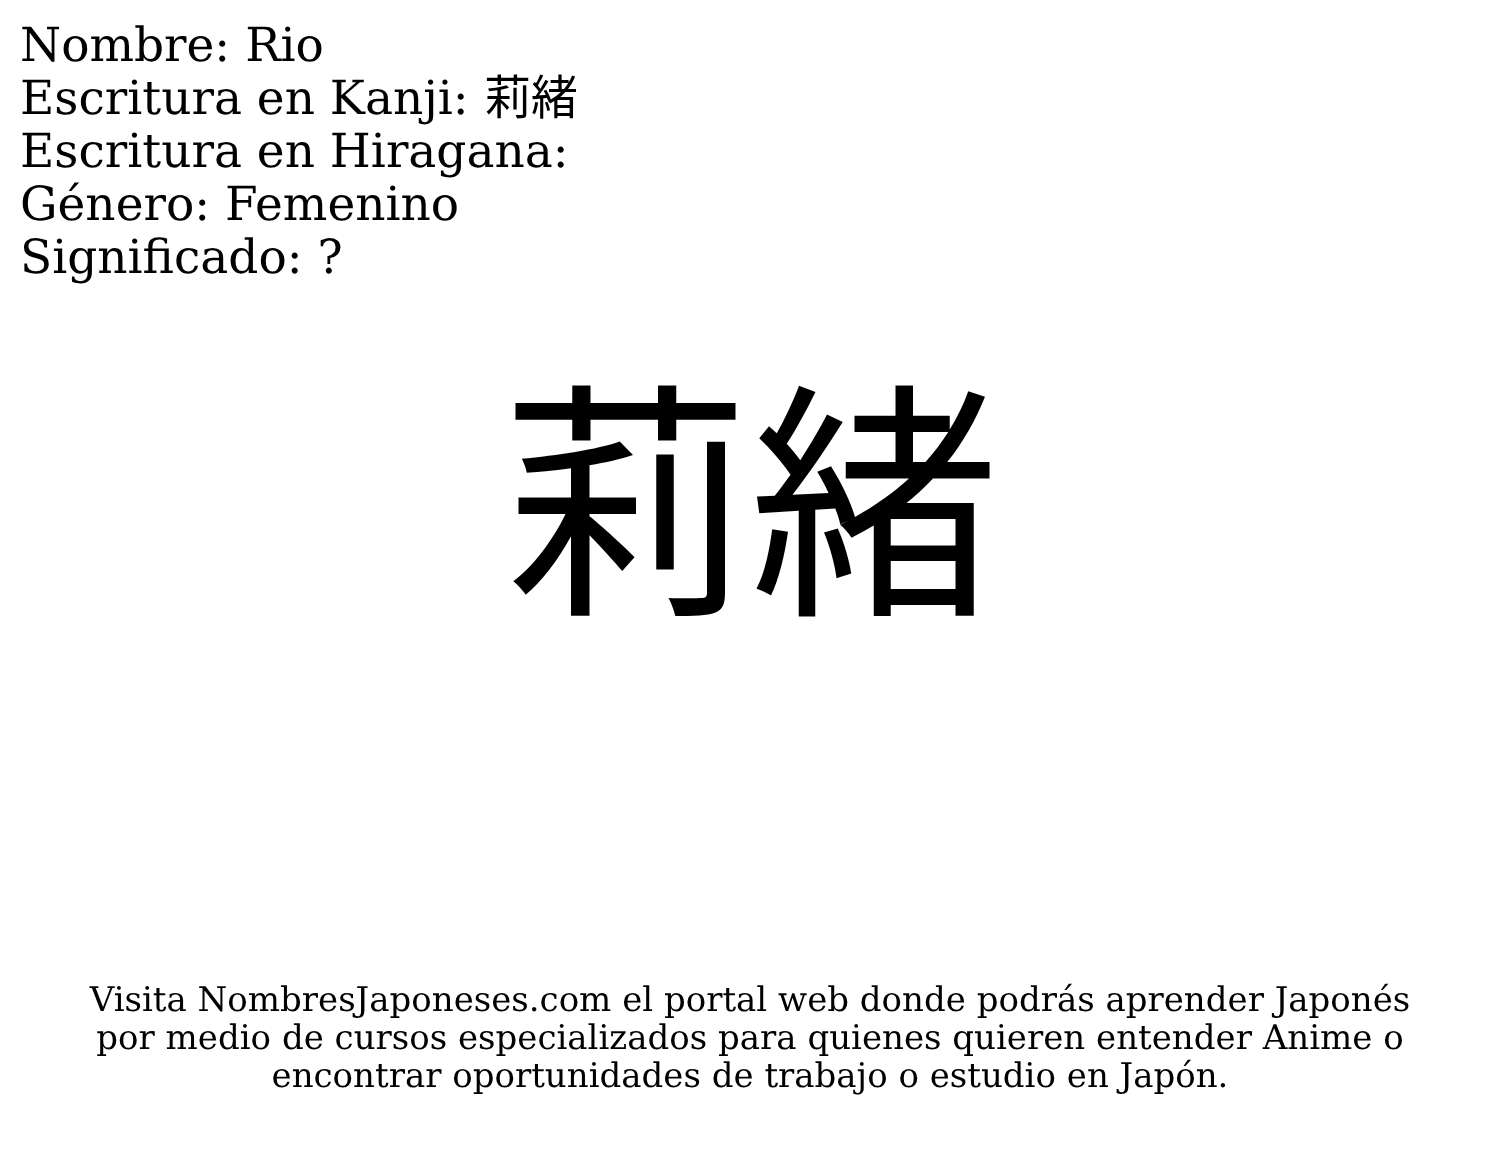Nombre: Rio
Escritura en Kanji: 莉緒
Escritura en Hiragana:
Género: Femenino
Significado: ?
莉緒
Visita NombresJaponeses.com el portal web donde podrás aprender Japonés
por medio de cursos especializados para quienes quieren entender Anime o
encontrar oportunidades de trabajo o estudio en Japón.